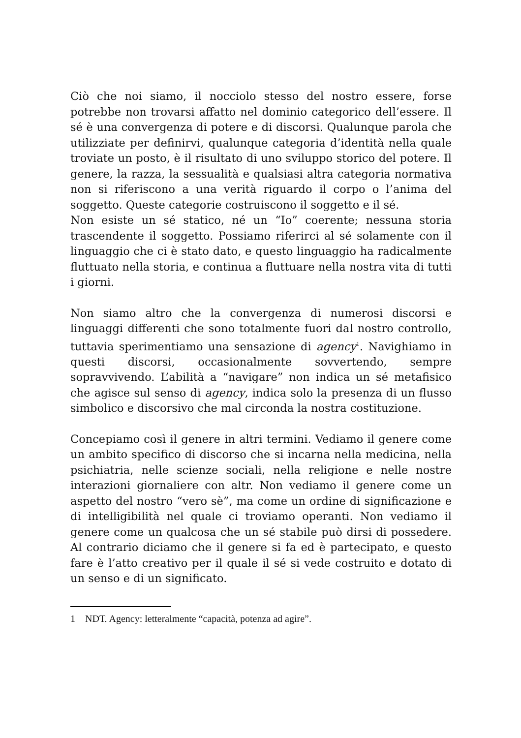Ciò che noi siamo, il nocciolo stesso del nostro essere, forse potrebbe non trovarsi affatto nel dominio categorico dell’essere. Il sé è una convergenza di potere e di discorsi. Qualunque parola che utilizziate per definirvi, qualunque categoria d’identità nella quale troviate un posto, è il risultato di uno sviluppo storico del potere. Il genere, la razza, la sessualità e qualsiasi altra categoria normativa non si riferiscono a una verità riguardo il corpo o l’anima del soggetto. Queste categorie costruiscono il soggetto e il sé.
Non esiste un sé statico, né un “Io” coerente; nessuna storia trascendente il soggetto. Possiamo riferirci al sé solamente con il linguaggio che ci è stato dato, e questo linguaggio ha radicalmente fluttuato nella storia, e continua a fluttuare nella nostra vita di tutti i giorni.
Non siamo altro che la convergenza di numerosi discorsi e linguaggi differenti che sono totalmente fuori dal nostro controllo, tuttavia sperimentiamo una sensazione di agency<sup>1</sup>. Navighiamo in questi discorsi, occasionalmente sovvertendo, sempre sopravvivendo. L’abilità a “navigare” non indica un sé metafisico che agisce sul senso di agency, indica solo la presenza di un flusso simbolico e discorsivo che mal circonda la nostra costituzione.
Concepiamo così il genere in altri termini. Vediamo il genere come un ambito specifico di discorso che si incarna nella medicina, nella psichiatria, nelle scienze sociali, nella religione e nelle nostre interazioni giornaliere con altr. Non vediamo il genere come un aspetto del nostro “vero sè”, ma come un ordine di significazione e di intelligibilità nel quale ci troviamo operanti. Non vediamo il genere come un qualcosa che un sé stabile può dirsi di possedere. Al contrario diciamo che il genere si fa ed è partecipato, e questo fare è l’atto creativo per il quale il sé si vede costruito e dotato di un senso e di un significato.
1 NDT. Agency: letteralmente “capacità, potenza ad agire”.